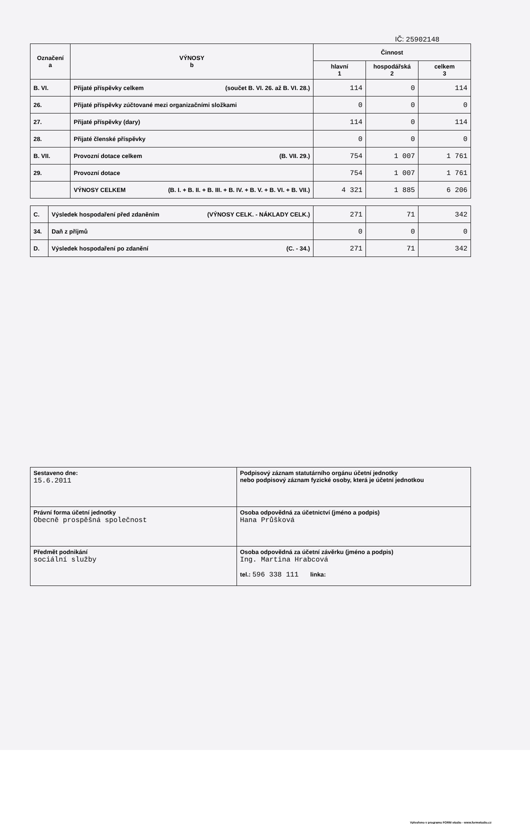IČ: 25902148
| Označení a | VÝNOSY b | Činnost | | |
| --- | --- | --- | --- | --- |
| | | hlavní 1 | hospodářská 2 | celkem 3 |
| B. VI. | Přijaté příspěvky celkem (součet B. VI. 26. až B. VI. 28.) | 114 | 0 | 114 |
| 26. | Přijaté příspěvky zúčtované mezi organizačními složkami | 0 | 0 | 0 |
| 27. | Přijaté příspěvky (dary) | 114 | 0 | 114 |
| 28. | Přijaté členské příspěvky | 0 | 0 | 0 |
| B. VII. | Provozní dotace celkem (B. VII. 29.) | 754 | 1 007 | 1 761 |
| 29. | Provozní dotace | 754 | 1 007 | 1 761 |
| | VÝNOSY CELKEM (B. I. + B. II. + B. III. + B. IV. + B. V. + B. VI. + B. VII.) | 4 321 | 1 885 | 6 206 |
| C. | Výsledek hospodaření před zdaněním (VÝNOSY CELK. - NÁKLADY CELK.) | 271 | 71 | 342 |
| 34. | Daň z příjmů | 0 | 0 | 0 |
| D. | Výsledek hospodaření po zdanění (C. - 34.) | 271 | 71 | 342 |
| Sestaveno dne: 15.6.2011 | Podpisový záznam statutárního orgánu účetní jednotky nebo podpisový záznam fyzické osoby, která je účetní jednotkou |
| Právní forma účetní jednotky Obecně prospěšná společnost | Osoba odpovědná za účetnictví (jméno a podpis) Hana Průšková |
| Předmět podnikání sociální služby | Osoba odpovědná za účetní závěrku (jméno a podpis) Ing. Martina Hrabcová tel.: 596 338 111 linka: |
Vytvořeno v programu FORM studio - www.formstudio.cz